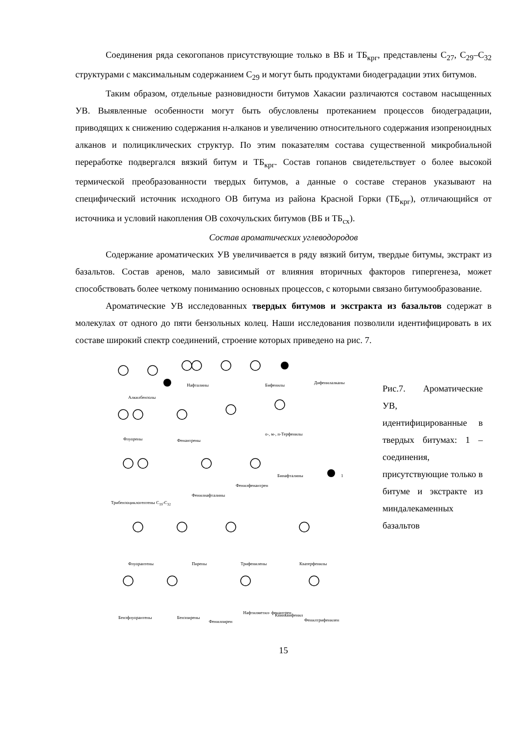Соединения ряда секогопанов присутствующие только в ВБ и ТБ<sub>крг</sub>, представлены С<sub>27</sub>, С<sub>29</sub>–С<sub>32</sub> структурами с максимальным содержанием С<sub>29</sub> и могут быть продуктами биодеградации этих битумов.
Таким образом, отдельные разновидности битумов Хакасии различаются составом насыщенных УВ. Выявленные особенности могут быть обусловлены протеканием процессов биодеградации, приводящих к снижению содержания н-алканов и увеличению относительного содержания изопреноидных алканов и полициклических структур. По этим показателям состава существенной микробиальной переработке подвергался вязкий битум и ТБ<sub>крг</sub>. Состав гопанов свидетельствует о более высокой термической преобразованности твердых битумов, а данные о составе стеранов указывают на специфический источник исходного ОВ битума из района Красной Горки (ТБ<sub>крг</sub>), отличающийся от источника и условий накопления ОВ сохочульских битумов (ВБ и ТБ<sub>сх</sub>).
Состав ароматических углеводородов
Содержание ароматических УВ увеличивается в ряду вязкий битум, твердые битумы, экстракт из базальтов. Состав аренов, мало зависимый от влияния вторичных факторов гипергенеза, может способствовать более четкому пониманию основных процессов, с которыми связано битумообразование.
Ароматические УВ исследованных твердых битумов и экстракта из базальтов содержат в молекулах от одного до пяти бензольных колец. Наши исследования позволили идентифицировать в их составе широкий спектр соединений, строение которых приведено на рис. 7.
Алкилбензолы
Нафталины Бифенилы Дифенилалканы
Флуорены Фенантрены
о-, м-, п-Терфенилы
Бинафталины 1
Фенилфенантрен
Фенилнафталины
Трибензоциклогептены С<sub>19</sub>-С<sub>32</sub>
Флуорантены Пирены Трифенилены Кватерфенилы
Бензфлуорантены Бензпирены
Фенилпирен
Нафтилметил- фенантрен Квинквифенил
Фенилтрифенилен
Рис.7. Ароматические УВ, идентифицированные в твердых битумах: 1 – соединения, присутствующие только в битуме и экстракте из миндалекаменных базальтов
15